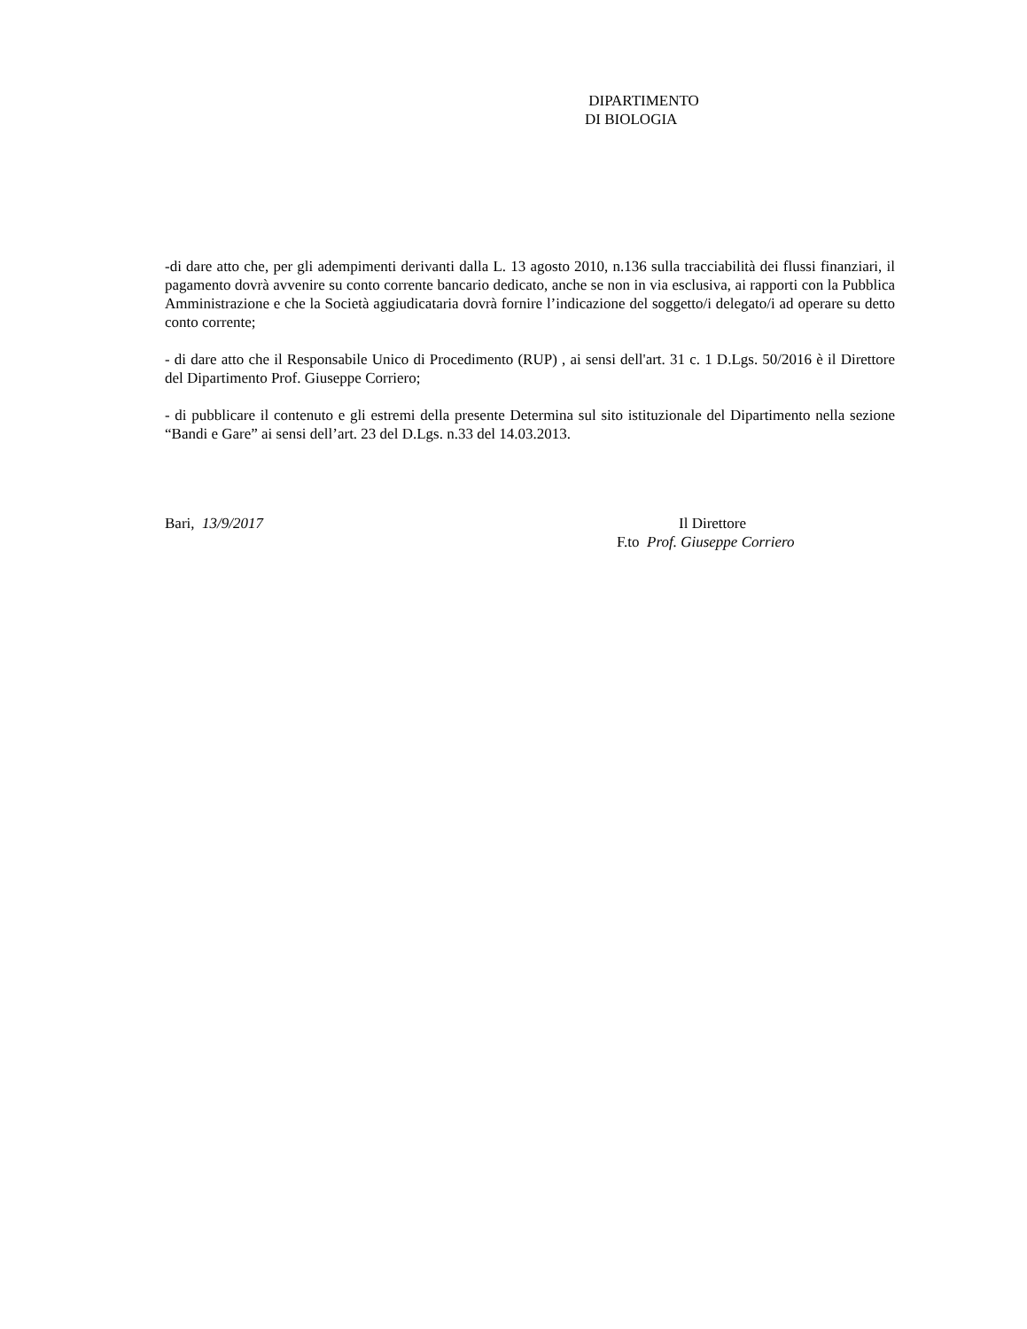DIPARTIMENTO
DI BIOLOGIA
-di dare atto che, per gli adempimenti derivanti dalla L. 13 agosto 2010, n.136 sulla tracciabilità dei flussi finanziari, il pagamento dovrà avvenire su conto corrente bancario dedicato, anche se non in via esclusiva, ai rapporti con la Pubblica Amministrazione e che la Società aggiudicataria dovrà fornire l’indicazione del soggetto/i delegato/i ad operare su detto conto corrente;
- di dare atto che il Responsabile Unico di Procedimento (RUP) , ai sensi dell'art. 31 c. 1 D.Lgs. 50/2016 è il Direttore del Dipartimento Prof. Giuseppe Corriero;
- di pubblicare il contenuto e gli estremi della presente Determina sul sito istituzionale del Dipartimento nella sezione “Bandi e Gare” ai sensi dell’art. 23 del D.Lgs. n.33 del 14.03.2013.
Bari, 13/9/2017 Il Direttore
F.to Prof. Giuseppe Corriero